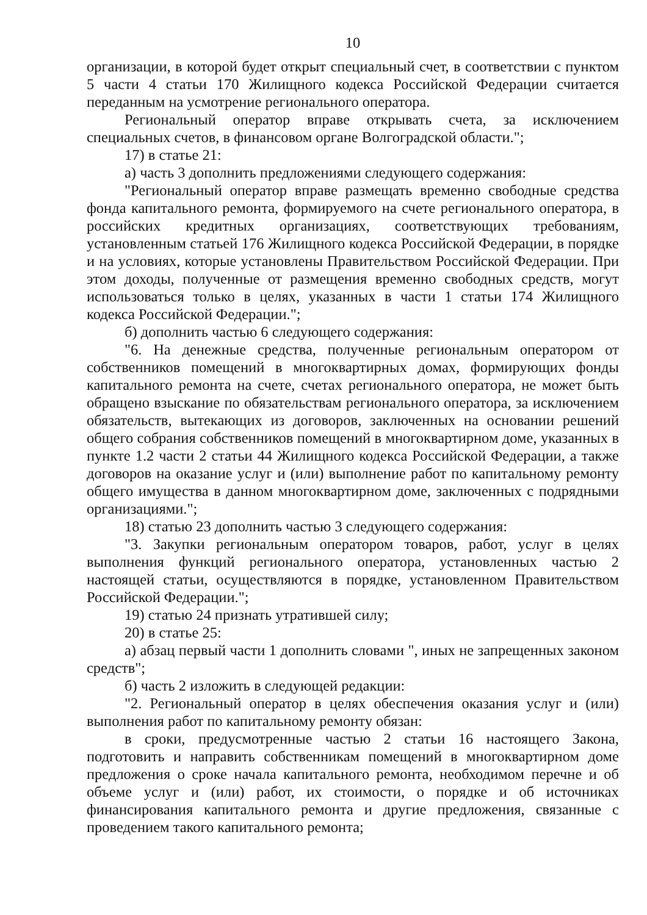10
организации, в которой будет открыт специальный счет, в соответствии с пунктом 5 части 4 статьи 170 Жилищного кодекса Российской Федерации считается переданным на усмотрение регионального оператора.
Региональный оператор вправе открывать счета, за исключением специальных счетов, в финансовом органе Волгоградской области.";
17) в статье 21:
а) часть 3 дополнить предложениями следующего содержания:
"Региональный оператор вправе размещать временно свободные средства фонда капитального ремонта, формируемого на счете регионального оператора, в российских кредитных организациях, соответствующих требованиям, установленным статьей 176 Жилищного кодекса Российской Федерации, в порядке и на условиях, которые установлены Правительством Российской Федерации. При этом доходы, полученные от размещения временно свободных средств, могут использоваться только в целях, указанных в части 1 статьи 174 Жилищного кодекса Российской Федерации.";
б) дополнить частью 6 следующего содержания:
"6. На денежные средства, полученные региональным оператором от собственников помещений в многоквартирных домах, формирующих фонды капитального ремонта на счете, счетах регионального оператора, не может быть обращено взыскание по обязательствам регионального оператора, за исключением обязательств, вытекающих из договоров, заключенных на основании решений общего собрания собственников помещений в многоквартирном доме, указанных в пункте 1.2 части 2 статьи 44 Жилищного кодекса Российской Федерации, а также договоров на оказание услуг и (или) выполнение работ по капитальному ремонту общего имущества в данном многоквартирном доме, заключенных с подрядными организациями.";
18) статью 23 дополнить частью 3 следующего содержания:
"3. Закупки региональным оператором товаров, работ, услуг в целях выполнения функций регионального оператора, установленных частью 2 настоящей статьи, осуществляются в порядке, установленном Правительством Российской Федерации.";
19) статью 24 признать утратившей силу;
20) в статье 25:
а) абзац первый части 1 дополнить словами ", иных не запрещенных законом средств";
б) часть 2 изложить в следующей редакции:
"2. Региональный оператор в целях обеспечения оказания услуг и (или) выполнения работ по капитальному ремонту обязан:
в сроки, предусмотренные частью 2 статьи 16 настоящего Закона, подготовить и направить собственникам помещений в многоквартирном доме предложения о сроке начала капитального ремонта, необходимом перечне и об объеме услуг и (или) работ, их стоимости, о порядке и об источниках финансирования капитального ремонта и другие предложения, связанные с проведением такого капитального ремонта;